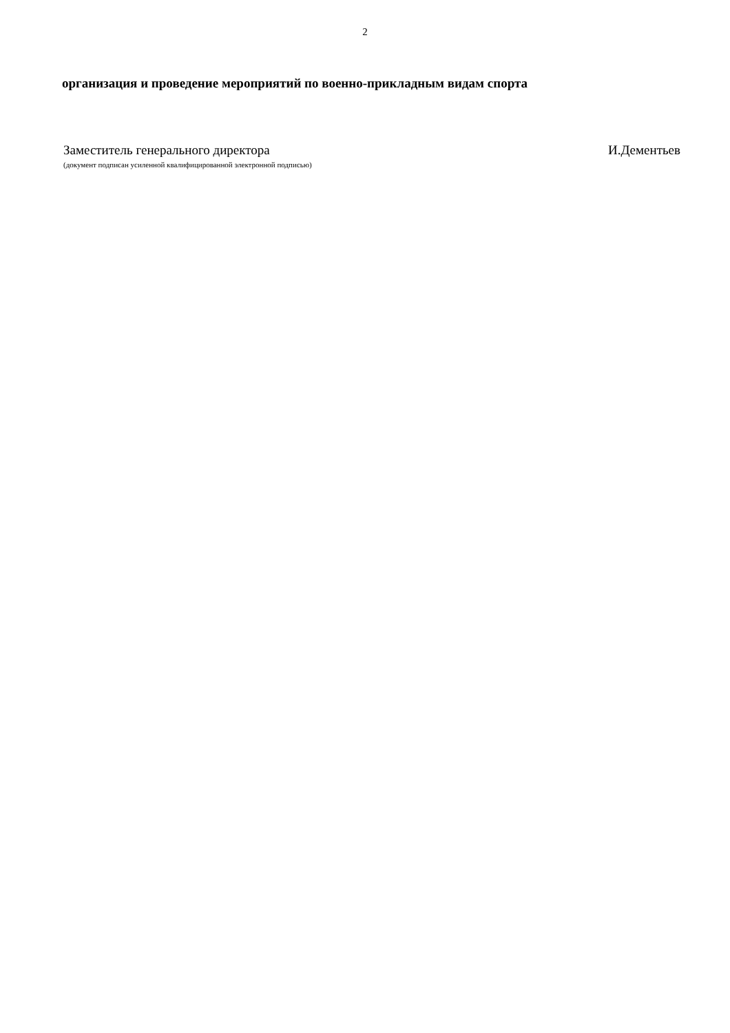2
организация и проведение мероприятий по военно-прикладным видам спорта
Заместитель генерального директора И.Дементьев
(документ подписан усиленной квалифицированной электронной подписью)